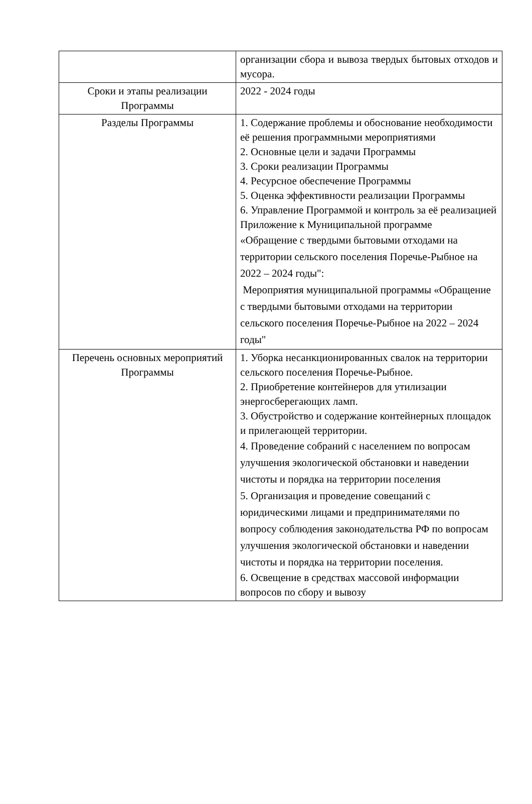| | организации сбора и вывоза твердых бытовых отходов и мусора. |
| Сроки и этапы реализации Программы | 2022 - 2024 годы |
| Разделы Программы | 1. Содержание проблемы и обоснование необходимости её решения программными мероприятиями 2. Основные цели и задачи Программы 3. Сроки реализации Программы 4. Ресурсное обеспечение Программы 5. Оценка эффективности реализации Программы 6. Управление Программой и контроль за её реализацией Приложение к Муниципальной программе «Обращение с твердыми бытовыми отходами на территории сельского поселения Поречье-Рыбное на 2022 – 2024 годы": Мероприятия муниципальной программы «Обращение с твердыми бытовыми отходами на территории сельского поселения Поречье-Рыбное на 2022 – 2024 годы" |
| Перечень основных мероприятий Программы | 1. Уборка несанкционированных свалок на территории сельского поселения Поречье-Рыбное. 2. Приобретение контейнеров для утилизации энергосберегающих ламп. 3. Обустройство и содержание контейнерных площадок и прилегающей территории. 4. Проведение собраний с населением по вопросам улучшения экологической обстановки и наведении чистоты и порядка на территории поселения 5. Организация и проведение совещаний с юридическими лицами и предпринимателями по вопросу соблюдения законодательства РФ по вопросам улучшения экологической обстановки и наведении чистоты и порядка на территории поселения. 6. Освещение в средствах массовой информации вопросов по сбору и вывозу |